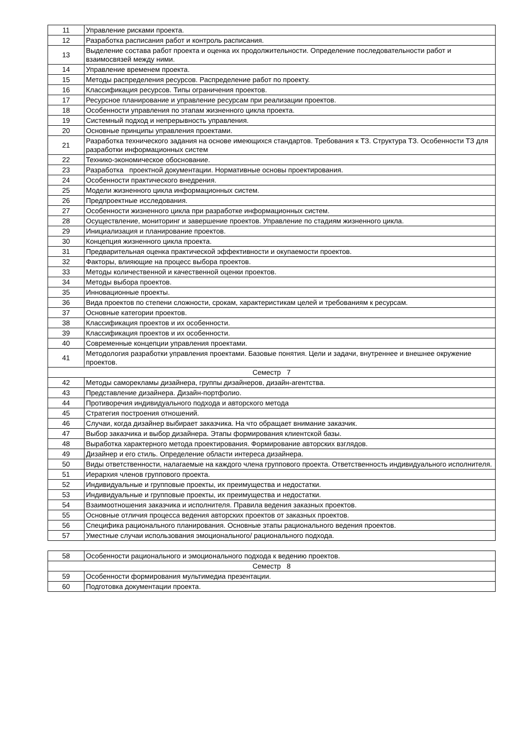| 11 | Управление рисками проекта. |
| 12 | Разработка расписания работ и контроль расписания. |
| 13 | Выделение состава работ проекта и оценка их продолжительности. Определение последовательности работ и взаимосвязей между ними. |
| 14 | Управление временем проекта. |
| 15 | Методы распределения ресурсов. Распределение работ по проекту. |
| 16 | Классификация ресурсов. Типы ограничения проектов. |
| 17 | Ресурсное планирование и управление ресурсам при реализации проектов. |
| 18 | Особенности управления по этапам жизненного цикла проекта. |
| 19 | Системный подход и непрерывность управления. |
| 20 | Основные принципы управления проектами. |
| 21 | Разработка технического задания на основе имеющихся стандартов. Требования к ТЗ. Структура ТЗ. Особенности ТЗ для разработки информационных систем |
| 22 | Технико-экономическое обоснование. |
| 23 | Разработка проектной документации. Нормативные основы проектирования. |
| 24 | Особенности практического внедрения. |
| 25 | Модели жизненного цикла информационных систем. |
| 26 | Предпроектные исследования. |
| 27 | Особенности жизненного цикла при разработке информационных систем. |
| 28 | Осуществление, мониторинг и завершение проектов. Управление по стадиям жизненного цикла. |
| 29 | Инициализация и планирование проектов. |
| 30 | Концепция жизненного цикла проекта. |
| 31 | Предварительная оценка практической эффективности и окупаемости проектов. |
| 32 | Факторы, влияющие на процесс выбора проектов. |
| 33 | Методы количественной и качественной оценки проектов. |
| 34 | Методы выбора проектов. |
| 35 | Инновационные проекты. |
| 36 | Вида проектов по степени сложности, срокам, характеристикам целей и требованиям к ресурсам. |
| 37 | Основные категории проектов. |
| 38 | Классификация проектов и их особенности. |
| 39 | Классификация проектов и их особенности. |
| 40 | Современные концепции управления проектами. |
| 41 | Методология разработки управления проектами. Базовые понятия. Цели и задачи, внутреннее и внешнее окружение проектов. |
| Семестр 7 | |
| 42 | Методы саморекламы дизайнера, группы дизайнеров, дизайн-агентства. |
| 43 | Представление дизайнера. Дизайн-портфолио. |
| 44 | Противоречия индивидуального подхода и авторского метода |
| 45 | Стратегия построения отношений. |
| 46 | Случаи, когда дизайнер выбирает заказчика. На что обращает внимание заказчик. |
| 47 | Выбор заказчика и выбор дизайнера. Этапы формирования клиентской базы. |
| 48 | Выработка характерного метода проектирования. Формирование авторских взглядов. |
| 49 | Дизайнер и его стиль. Определение области интереса дизайнера. |
| 50 | Виды ответственности, налагаемые на каждого члена группового проекта. Ответственность индивидуального исполнителя. |
| 51 | Иерархия членов группового проекта. |
| 52 | Индивидуальные и групповые проекты, их преимущества и недостатки. |
| 53 | Индивидуальные и групповые проекты, их преимущества и недостатки. |
| 54 | Взаимоотношения заказчика и исполнителя. Правила ведения заказных проектов. |
| 55 | Основные отличия процесса ведения авторских проектов от заказных проектов. |
| 56 | Специфика рационального планирования. Основные этапы рационального ведения проектов. |
| 57 | Уместные случаи использования эмоционального/ рационального подхода. |
| 58 | Особенности рационального и эмоционального подхода к ведению проектов. |
| Семестр 8 | |
| 59 | Особенности формирования мультимедиа презентации. |
| 60 | Подготовка документации проекта. |